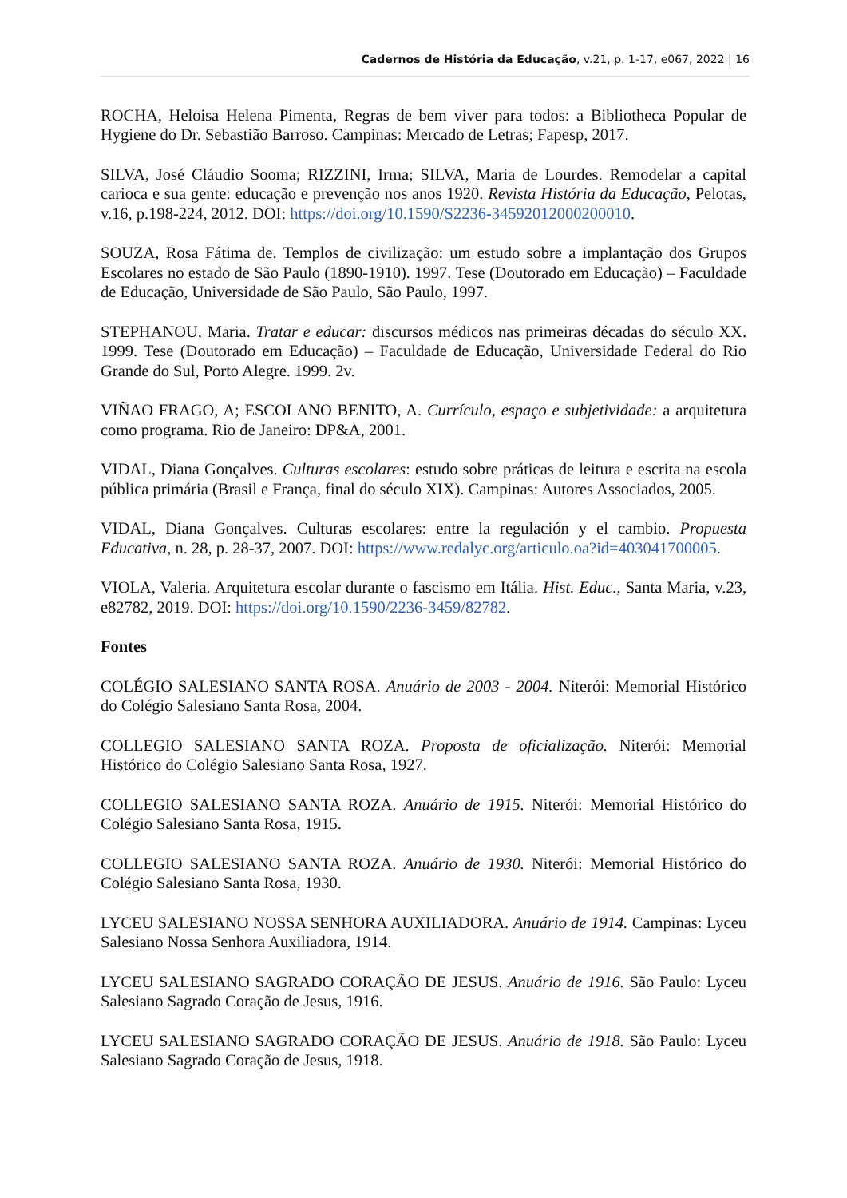Cadernos de História da Educação, v.21, p. 1-17, e067, 2022 | 16
ROCHA, Heloisa Helena Pimenta, Regras de bem viver para todos: a Bibliotheca Popular de Hygiene do Dr. Sebastião Barroso. Campinas: Mercado de Letras; Fapesp, 2017.
SILVA, José Cláudio Sooma; RIZZINI, Irma; SILVA, Maria de Lourdes. Remodelar a capital carioca e sua gente: educação e prevenção nos anos 1920. Revista História da Educação, Pelotas, v.16, p.198-224, 2012. DOI: https://doi.org/10.1590/S2236-34592012000200010.
SOUZA, Rosa Fátima de. Templos de civilização: um estudo sobre a implantação dos Grupos Escolares no estado de São Paulo (1890-1910). 1997. Tese (Doutorado em Educação) – Faculdade de Educação, Universidade de São Paulo, São Paulo, 1997.
STEPHANOU, Maria. Tratar e educar: discursos médicos nas primeiras décadas do século XX. 1999. Tese (Doutorado em Educação) – Faculdade de Educação, Universidade Federal do Rio Grande do Sul, Porto Alegre. 1999. 2v.
VIÑAO FRAGO, A; ESCOLANO BENITO, A. Currículo, espaço e subjetividade: a arquitetura como programa. Rio de Janeiro: DP&A, 2001.
VIDAL, Diana Gonçalves. Culturas escolares: estudo sobre práticas de leitura e escrita na escola pública primária (Brasil e França, final do século XIX). Campinas: Autores Associados, 2005.
VIDAL, Diana Gonçalves. Culturas escolares: entre la regulación y el cambio. Propuesta Educativa, n. 28, p. 28-37, 2007. DOI: https://www.redalyc.org/articulo.oa?id=403041700005.
VIOLA, Valeria. Arquitetura escolar durante o fascismo em Itália. Hist. Educ., Santa Maria, v.23, e82782, 2019. DOI: https://doi.org/10.1590/2236-3459/82782.
Fontes
COLÉGIO SALESIANO SANTA ROSA. Anuário de 2003 - 2004. Niterói: Memorial Histórico do Colégio Salesiano Santa Rosa, 2004.
COLLEGIO SALESIANO SANTA ROZA. Proposta de oficialização. Niterói: Memorial Histórico do Colégio Salesiano Santa Rosa, 1927.
COLLEGIO SALESIANO SANTA ROZA. Anuário de 1915. Niterói: Memorial Histórico do Colégio Salesiano Santa Rosa, 1915.
COLLEGIO SALESIANO SANTA ROZA. Anuário de 1930. Niterói: Memorial Histórico do Colégio Salesiano Santa Rosa, 1930.
LYCEU SALESIANO NOSSA SENHORA AUXILIADORA. Anuário de 1914. Campinas: Lyceu Salesiano Nossa Senhora Auxiliadora, 1914.
LYCEU SALESIANO SAGRADO CORAÇÃO DE JESUS. Anuário de 1916. São Paulo: Lyceu Salesiano Sagrado Coração de Jesus, 1916.
LYCEU SALESIANO SAGRADO CORAÇÃO DE JESUS. Anuário de 1918. São Paulo: Lyceu Salesiano Sagrado Coração de Jesus, 1918.